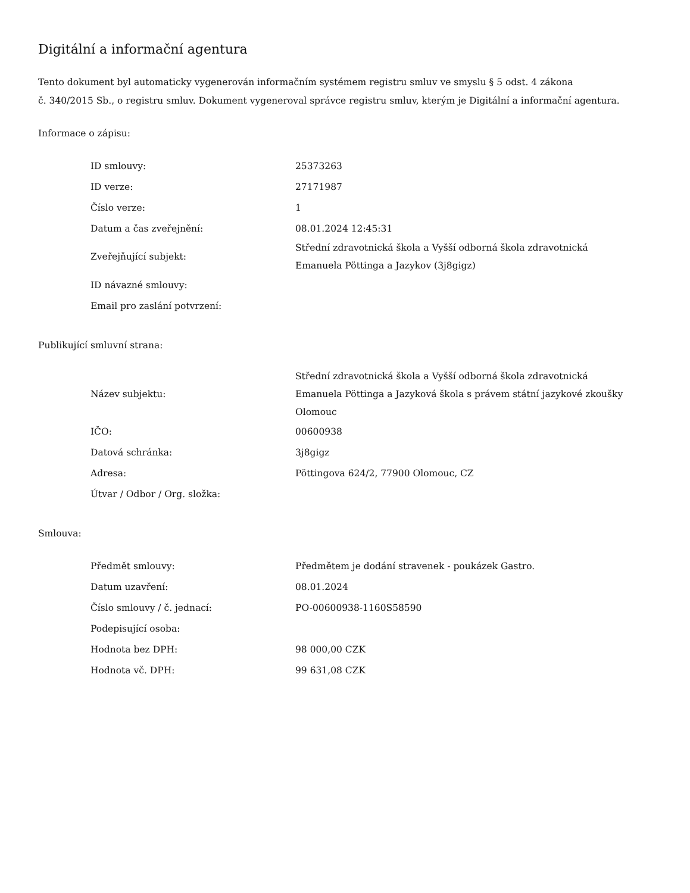Digitální a informační agentura
Tento dokument byl automaticky vygenerován informačním systémem registru smluv ve smyslu § 5 odst. 4 zákona
č. 340/2015 Sb., o registru smluv. Dokument vygeneroval správce registru smluv, kterým je Digitální a informační agentura.
Informace o zápisu:
| ID smlouvy: | 25373263 |
| ID verze: | 27171987 |
| Číslo verze: | 1 |
| Datum a čas zveřejnění: | 08.01.2024 12:45:31 |
| Zveřejňující subjekt: | Střední zdravotnická škola a Vyšší odborná škola zdravotnická Emanuela Pöttinga a Jazykov (3j8gigz) |
| ID návazné smlouvy: | |
| Email pro zaslání potvrzení: | |
Publikující smluvní strana:
| Název subjektu: | Střední zdravotnická škola a Vyšší odborná škola zdravotnická Emanuela Pöttinga a Jazyková škola s právem státní jazykové zkoušky Olomouc |
| IČO: | 00600938 |
| Datová schránka: | 3j8gigz |
| Adresa: | Pöttingova 624/2, 77900 Olomouc, CZ |
| Útvar / Odbor / Org. složka: | |
Smlouva:
| Předmět smlouvy: | Předmětem je dodání stravenek - poukázek Gastro. |
| Datum uzavření: | 08.01.2024 |
| Číslo smlouvy / č. jednací: | PO-00600938-1160S58590 |
| Podepisující osoba: | |
| Hodnota bez DPH: | 98 000,00 CZK |
| Hodnota vč. DPH: | 99 631,08 CZK |